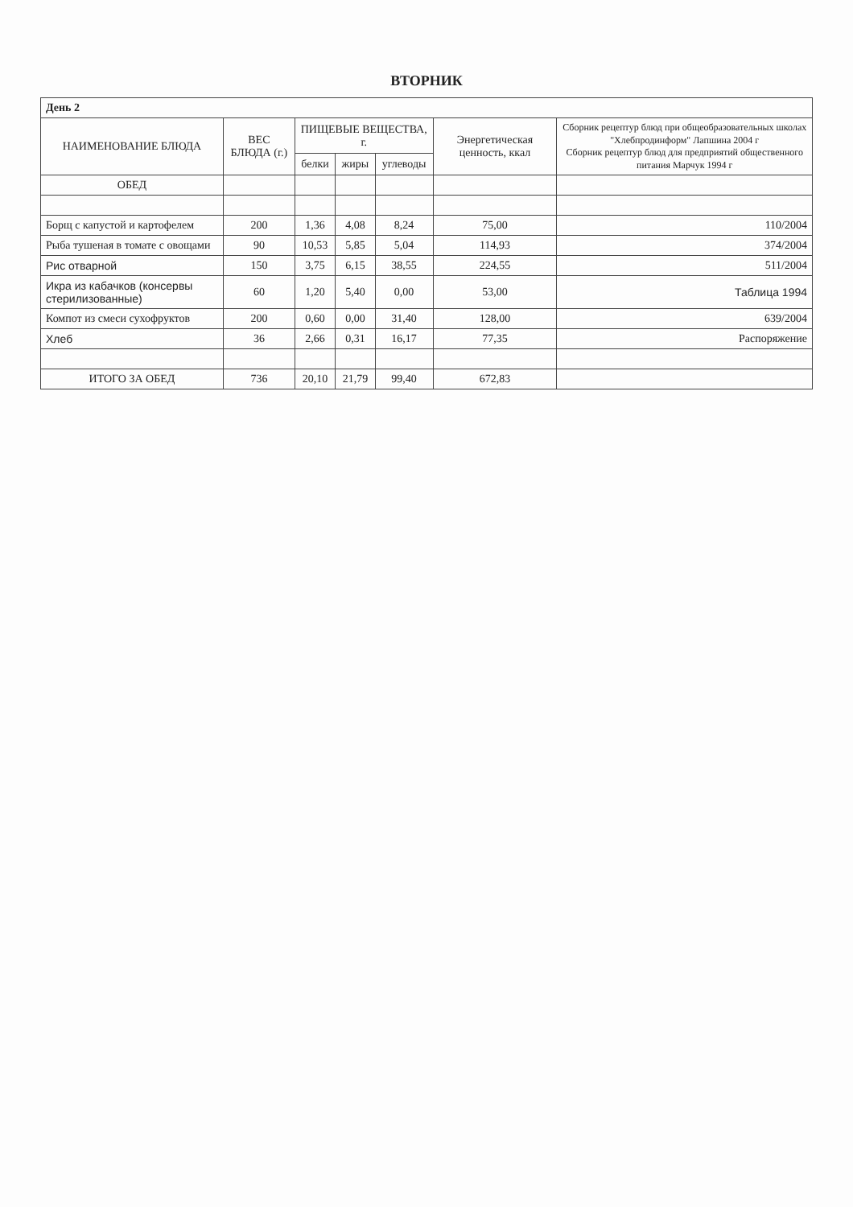ВТОРНИК
| День 2 | | | | | | |
| НАИМЕНОВАНИЕ БЛЮДА | ВЕС БЛЮДА (г.) | ПИЩЕВЫЕ ВЕЩЕСТВА, г. | | | Энергетическая ценность, ккал | Сборник рецептур блюд при общеобразовательных школах "Хлебпродинформ" Лапшина 2004 г Сборник рецептур блюд для предприятий общественного питания Марчук 1994 г |
| | | белки | жиры | углеводы | | |
| ОБЕД | | | | | | |
| Борщ с капустой и картофелем | 200 | 1,36 | 4,08 | 8,24 | 75,00 | 110/2004 |
| Рыба тушеная в томате с овощами | 90 | 10,53 | 5,85 | 5,04 | 114,93 | 374/2004 |
| Рис отварной | 150 | 3,75 | 6,15 | 38,55 | 224,55 | 511/2004 |
| Икра из кабачков (консервы стерилизованные) | 60 | 1,20 | 5,40 | 0,00 | 53,00 | Таблица 1994 |
| Компот из смеси сухофруктов | 200 | 0,60 | 0,00 | 31,40 | 128,00 | 639/2004 |
| Хлеб | 36 | 2,66 | 0,31 | 16,17 | 77,35 | Распоряжение |
| ИТОГО ЗА ОБЕД | 736 | 20,10 | 21,79 | 99,40 | 672,83 | |